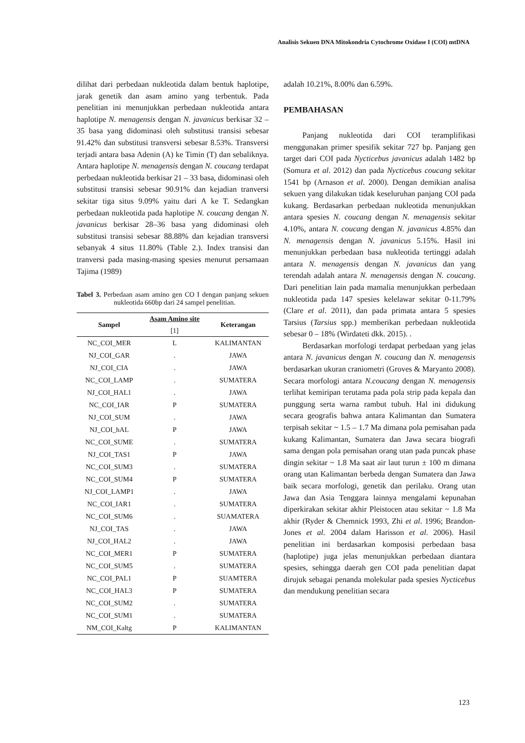Analisis Sekuen DNA Mitokondria Cytochrome Oxidase I (COI) mtDNA
dilihat dari perbedaan nukleotida dalam bentuk haplotipe, jarak genetik dan asam amino yang terbentuk. Pada penelitian ini menunjukkan perbedaan nukleotida antara haplotipe N. menagensis dengan N. javanicus berkisar 32 – 35 basa yang didominasi oleh substitusi transisi sebesar 91.42% dan substitusi transversi sebesar 8.53%. Transversi terjadi antara basa Adenin (A) ke Timin (T) dan sebaliknya. Antara haplotipe N. menagensis dengan N. coucang terdapat perbedaan nukleotida berkisar 21 – 33 basa, didominasi oleh substitusi transisi sebesar 90.91% dan kejadian tranversi sekitar tiga situs 9.09% yaitu dari A ke T. Sedangkan perbedaan nukleotida pada haplotipe N. coucang dengan N. javanicus berkisar 28–36 basa yang didominasi oleh substitusi transisi sebesar 88.88% dan kejadian transversi sebanyak 4 situs 11.80% (Table 2.). Index transisi dan tranversi pada masing-masing spesies menurut persamaan Tajima (1989)
Tabel 3. Perbedaan asam amino gen CO I dengan panjang sekuen nukleotida 660bp dari 24 sampel penelitian.
| Sampel | Asam Amino site [1] | Keterangan |
| --- | --- | --- |
| NC_COI_MER | L | KALIMANTAN |
| NJ_COI_GAR | . | JAWA |
| NJ_COI_CIA | . | JAWA |
| NC_COI_LAMP | . | SUMATERA |
| NJ_COI_HAL1 | . | JAWA |
| NC_COI_IAR | P | SUMATERA |
| NJ_COI_SUM | . | JAWA |
| NJ_COI_hAL | P | JAWA |
| NC_COI_SUME | . | SUMATERA |
| NJ_COI_TAS1 | P | JAWA |
| NC_COI_SUM3 | . | SUMATERA |
| NC_COI_SUM4 | P | SUMATERA |
| NJ_COI_LAMP1 | . | JAWA |
| NC_COI_IAR1 | . | SUMATERA |
| NC_COI_SUM6 | . | SUAMATERA |
| NJ_COI_TAS | . | JAWA |
| NJ_COI_HAL2 | . | JAWA |
| NC_COI_MER1 | P | SUMATERA |
| NC_COI_SUM5 | . | SUMATERA |
| NC_COI_PAL1 | P | SUAMTERA |
| NC_COI_HAL3 | P | SUMATERA |
| NC_COI_SUM2 | . | SUMATERA |
| NC_COI_SUM1 | . | SUMATERA |
| NM_COI_Kaltg | P | KALIMANTAN |
adalah 10.21%, 8.00% dan 6.59%.
PEMBAHASAN
Panjang nukleotida dari COI teramplifikasi menggunakan primer spesifik sekitar 727 bp. Panjang gen target dari COI pada Nycticebus javanicus adalah 1482 bp (Somura et al. 2012) dan pada Nycticebus coucang sekitar 1541 bp (Arnason et al. 2000). Dengan demikian analisa sekuen yang dilakukan tidak keseluruhan panjang COI pada kukang. Berdasarkan perbedaan nukleotida menunjukkan antara spesies N. coucang dengan N. menagensis sekitar 4.10%, antara N. coucang dengan N. javanicus 4.85% dan N. menagensis dengan N. javanicus 5.15%. Hasil ini menunjukkan perbedaan basa nukleotida tertinggi adalah antara N. menagensis dengan N. javanicus dan yang terendah adalah antara N. menagensis dengan N. coucang. Dari penelitian lain pada mamalia menunjukkan perbedaan nukleotida pada 147 spesies kelelawar sekitar 0-11.79% (Clare et al. 2011), dan pada primata antara 5 spesies Tarsius (Tarsius spp.) memberikan perbedaan nukleotida sebesar 0 – 18% (Wirdateti dkk. 2015). .
Berdasarkan morfologi terdapat perbedaan yang jelas antara N. javanicus dengan N. coucang dan N. menagensis berdasarkan ukuran craniometri (Groves & Maryanto 2008). Secara morfologi antara N.coucang dengan N. menagensis terlihat kemiripan terutama pada pola strip pada kepala dan punggung serta warna rambut tubuh. Hal ini didukung secara geografis bahwa antara Kalimantan dan Sumatera terpisah sekitar ~ 1.5 – 1.7 Ma dimana pola pemisahan pada kukang Kalimantan, Sumatera dan Jawa secara biografi sama dengan pola pemisahan orang utan pada puncak phase dingin sekitar ~ 1.8 Ma saat air laut turun ± 100 m dimana orang utan Kalimantan berbeda dengan Sumatera dan Jawa baik secara morfologi, genetik dan perilaku. Orang utan Jawa dan Asia Tenggara lainnya mengalami kepunahan diperkirakan sekitar akhir Pleistocen atau sekitar ~ 1.8 Ma akhir (Ryder & Chemnick 1993, Zhi et al. 1996; Brandon- Jones et al. 2004 dalam Harisson et al. 2006). Hasil penelitian ini berdasarkan komposisi perbedaan basa (haplotipe) juga jelas menunjukkan perbedaan diantara spesies, sehingga daerah gen COI pada penelitian dapat dirujuk sebagai penanda molekular pada spesies Nycticebus dan mendukung penelitian secara
123